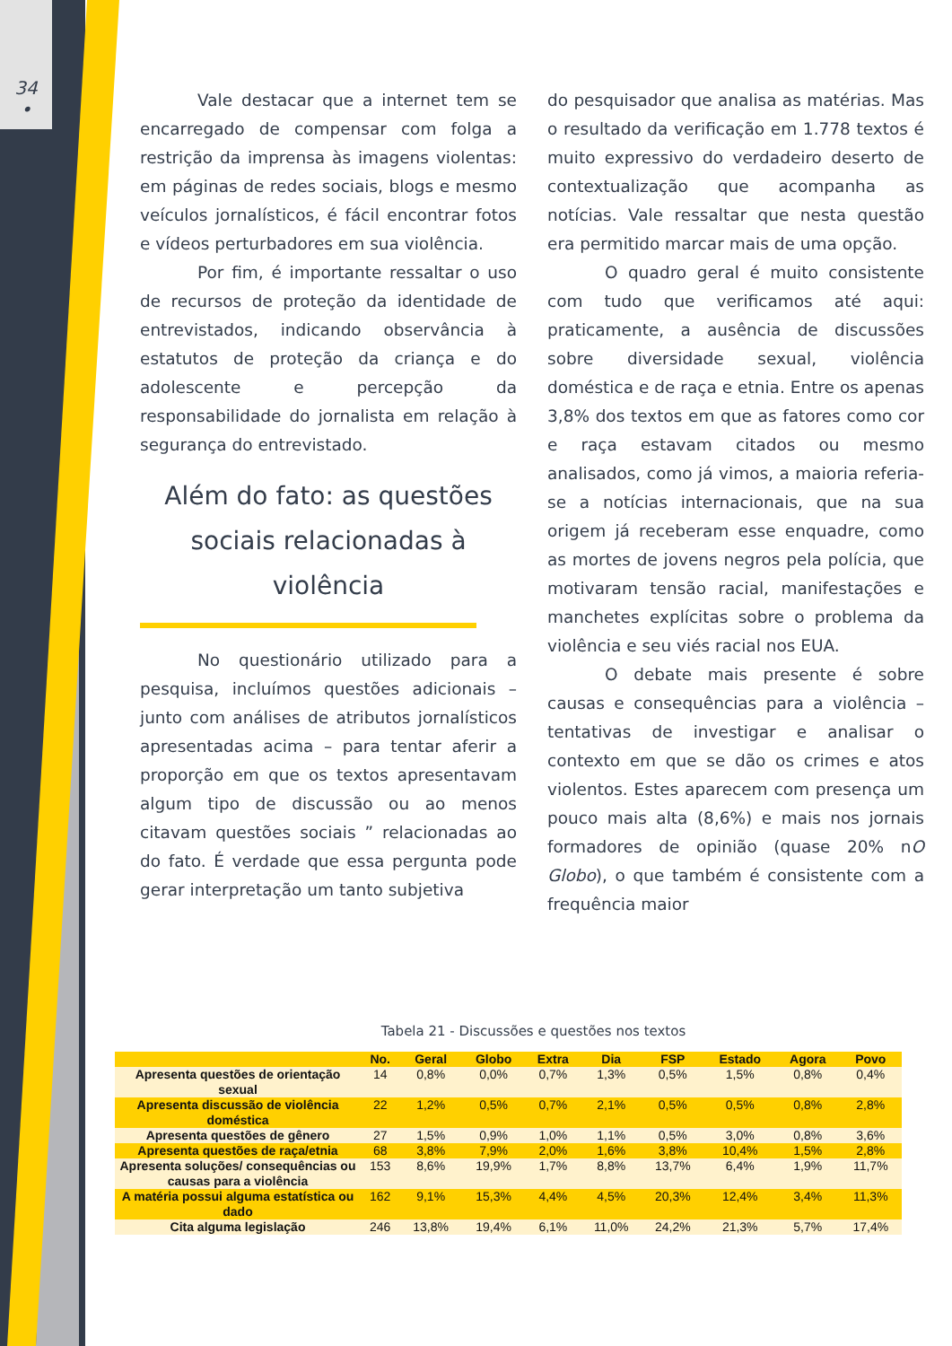34
•
Vale destacar que a internet tem se encarregado de compensar com folga a restrição da imprensa às imagens violentas: em páginas de redes sociais, blogs e mesmo veículos jornalísticos, é fácil encontrar fotos e vídeos perturbadores em sua violência.
Por fim, é importante ressaltar o uso de recursos de proteção da identidade de entrevistados, indicando observância à estatutos de proteção da criança e do adolescente e percepção da responsabilidade do jornalista em relação à segurança do entrevistado.
Além do fato: as questões sociais relacionadas à violência
No questionário utilizado para a pesquisa, incluímos questões adicionais – junto com análises de atributos jornalísticos apresentadas acima – para tentar aferir a proporção em que os textos apresentavam algum tipo de discussão ou ao menos citavam questões sociais ” relacionadas ao do fato. É verdade que essa pergunta pode gerar interpretação um tanto subjetiva
do pesquisador que analisa as matérias. Mas o resultado da verificação em 1.778 textos é muito expressivo do verdadeiro deserto de contextualização que acompanha as notícias. Vale ressaltar que nesta questão era permitido marcar mais de uma opção.
O quadro geral é muito consistente com tudo que verificamos até aqui: praticamente, a ausência de discussões sobre diversidade sexual, violência doméstica e de raça e etnia. Entre os apenas 3,8% dos textos em que as fatores como cor e raça estavam citados ou mesmo analisados, como já vimos, a maioria referia-se a notícias internacionais, que na sua origem já receberam esse enquadre, como as mortes de jovens negros pela polícia, que motivaram tensão racial, manifestações e manchetes explícitas sobre o problema da violência e seu viés racial nos EUA.
O debate mais presente é sobre causas e consequências para a violência – tentativas de investigar e analisar o contexto em que se dão os crimes e atos violentos. Estes aparecem com presença um pouco mais alta (8,6%) e mais nos jornais formadores de opinião (quase 20% nO Globo), o que também é consistente com a frequência maior
Tabela 21 - Discussões e questões nos textos
| | No. | Geral | Globo | Extra | Dia | FSP | Estado | Agora | Povo |
| --- | --- | --- | --- | --- | --- | --- | --- | --- | --- |
| Apresenta questões de orientação sexual | 14 | 0,8% | 0,0% | 0,7% | 1,3% | 0,5% | 1,5% | 0,8% | 0,4% |
| Apresenta discussão de violência doméstica | 22 | 1,2% | 0,5% | 0,7% | 2,1% | 0,5% | 0,5% | 0,8% | 2,8% |
| Apresenta questões de gênero | 27 | 1,5% | 0,9% | 1,0% | 1,1% | 0,5% | 3,0% | 0,8% | 3,6% |
| Apresenta questões de raça/etnia | 68 | 3,8% | 7,9% | 2,0% | 1,6% | 3,8% | 10,4% | 1,5% | 2,8% |
| Apresenta soluções/ consequências ou causas para a violência | 153 | 8,6% | 19,9% | 1,7% | 8,8% | 13,7% | 6,4% | 1,9% | 11,7% |
| A matéria possui alguma estatística ou dado | 162 | 9,1% | 15,3% | 4,4% | 4,5% | 20,3% | 12,4% | 3,4% | 11,3% |
| Cita alguma legislação | 246 | 13,8% | 19,4% | 6,1% | 11,0% | 24,2% | 21,3% | 5,7% | 17,4% |